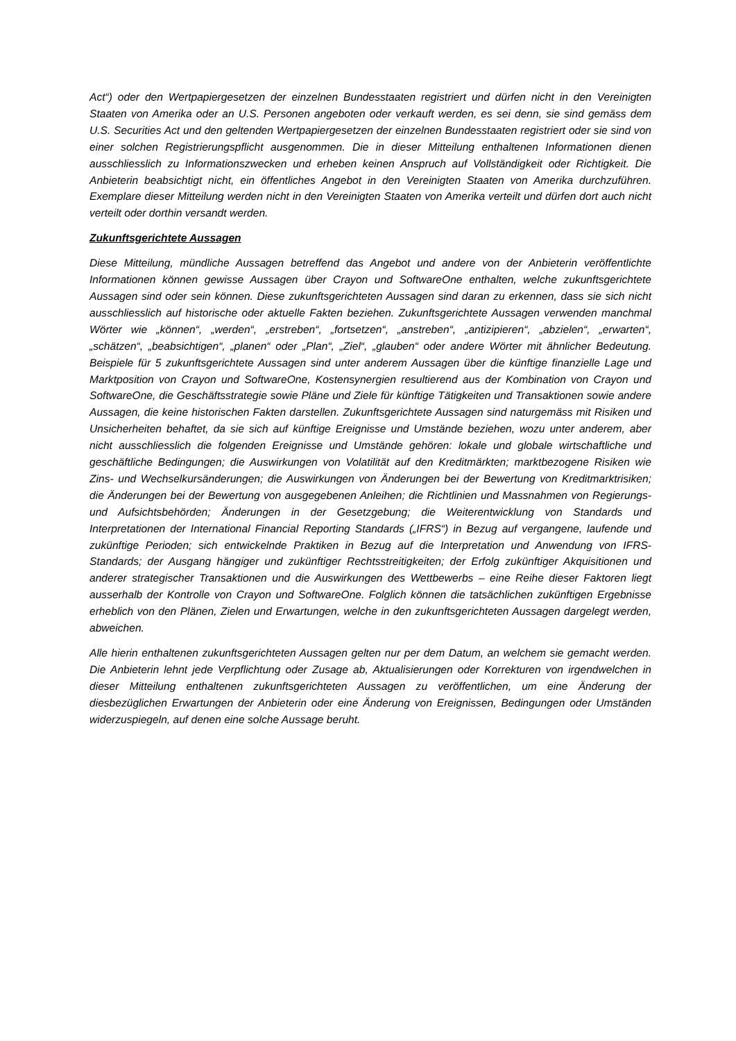Act“) oder den Wertpapiergesetzen der einzelnen Bundesstaaten registriert und dürfen nicht in den Vereinigten Staaten von Amerika oder an U.S. Personen angeboten oder verkauft werden, es sei denn, sie sind gemäss dem U.S. Securities Act und den geltenden Wertpapiergesetzen der einzelnen Bundesstaaten registriert oder sie sind von einer solchen Registrierungspflicht ausgenommen. Die in dieser Mitteilung enthaltenen Informationen dienen ausschliesslich zu Informationszwecken und erheben keinen Anspruch auf Vollständigkeit oder Richtigkeit. Die Anbieterin beabsichtigt nicht, ein öffentliches Angebot in den Vereinigten Staaten von Amerika durchzuführen. Exemplare dieser Mitteilung werden nicht in den Vereinigten Staaten von Amerika verteilt und dürfen dort auch nicht verteilt oder dorthin versandt werden.
Zukunftsgerichtete Aussagen
Diese Mitteilung, mündliche Aussagen betreffend das Angebot und andere von der Anbieterin veröffentlichte Informationen können gewisse Aussagen über Crayon und SoftwareOne enthalten, welche zukunftsgerichtete Aussagen sind oder sein können. Diese zukunftsgerichteten Aussagen sind daran zu erkennen, dass sie sich nicht ausschliesslich auf historische oder aktuelle Fakten beziehen. Zukunftsgerichtete Aussagen verwenden manchmal Wörter wie „können“, „werden“, „erstreben“, „fortsetzen“, „anstreben“, „antizipieren“, „abzielen“, „erwarten“, „schätzen“, „beabsichtigen“, „planen“ oder „Plan“, „Ziel“, „glauben“ oder andere Wörter mit ähnlicher Bedeutung. Beispiele für 5 zukunftsgerichtete Aussagen sind unter anderem Aussagen über die künftige finanzielle Lage und Marktposition von Crayon und SoftwareOne, Kostensynergien resultierend aus der Kombination von Crayon und SoftwareOne, die Geschäftsstrategie sowie Pläne und Ziele für künftige Tätigkeiten und Transaktionen sowie andere Aussagen, die keine historischen Fakten darstellen. Zukunftsgerichtete Aussagen sind naturgemäss mit Risiken und Unsicherheiten behaftet, da sie sich auf künftige Ereignisse und Umstände beziehen, wozu unter anderem, aber nicht ausschliesslich die folgenden Ereignisse und Umstände gehören: lokale und globale wirtschaftliche und geschäftliche Bedingungen; die Auswirkungen von Volatilität auf den Kreditmärkten; marktbezogene Risiken wie Zins- und Wechselkursänderungen; die Auswirkungen von Änderungen bei der Bewertung von Kreditmarktrisiken; die Änderungen bei der Bewertung von ausgegebenen Anleihen; die Richtlinien und Massnahmen von Regierungs- und Aufsichtsbehörden; Änderungen in der Gesetzgebung; die Weiterentwicklung von Standards und Interpretationen der International Financial Reporting Standards („IFRS“) in Bezug auf vergangene, laufende und zukünftige Perioden; sich entwickelnde Praktiken in Bezug auf die Interpretation und Anwendung von IFRS-Standards; der Ausgang hängiger und zukünftiger Rechtsstreitigkeiten; der Erfolg zukünftiger Akquisitionen und anderer strategischer Transaktionen und die Auswirkungen des Wettbewerbs – eine Reihe dieser Faktoren liegt ausserhalb der Kontrolle von Crayon und SoftwareOne. Folglich können die tatsächlichen zukünftigen Ergebnisse erheblich von den Plänen, Zielen und Erwartungen, welche in den zukunftsgerichteten Aussagen dargelegt werden, abweichen.
Alle hierin enthaltenen zukunftsgerichteten Aussagen gelten nur per dem Datum, an welchem sie gemacht werden. Die Anbieterin lehnt jede Verpflichtung oder Zusage ab, Aktualisierungen oder Korrekturen von irgendwelchen in dieser Mitteilung enthaltenen zukunftsgerichteten Aussagen zu veröffentlichen, um eine Änderung der diesbezüglichen Erwartungen der Anbieterin oder eine Änderung von Ereignissen, Bedingungen oder Umständen widerzuspiegeln, auf denen eine solche Aussage beruht.